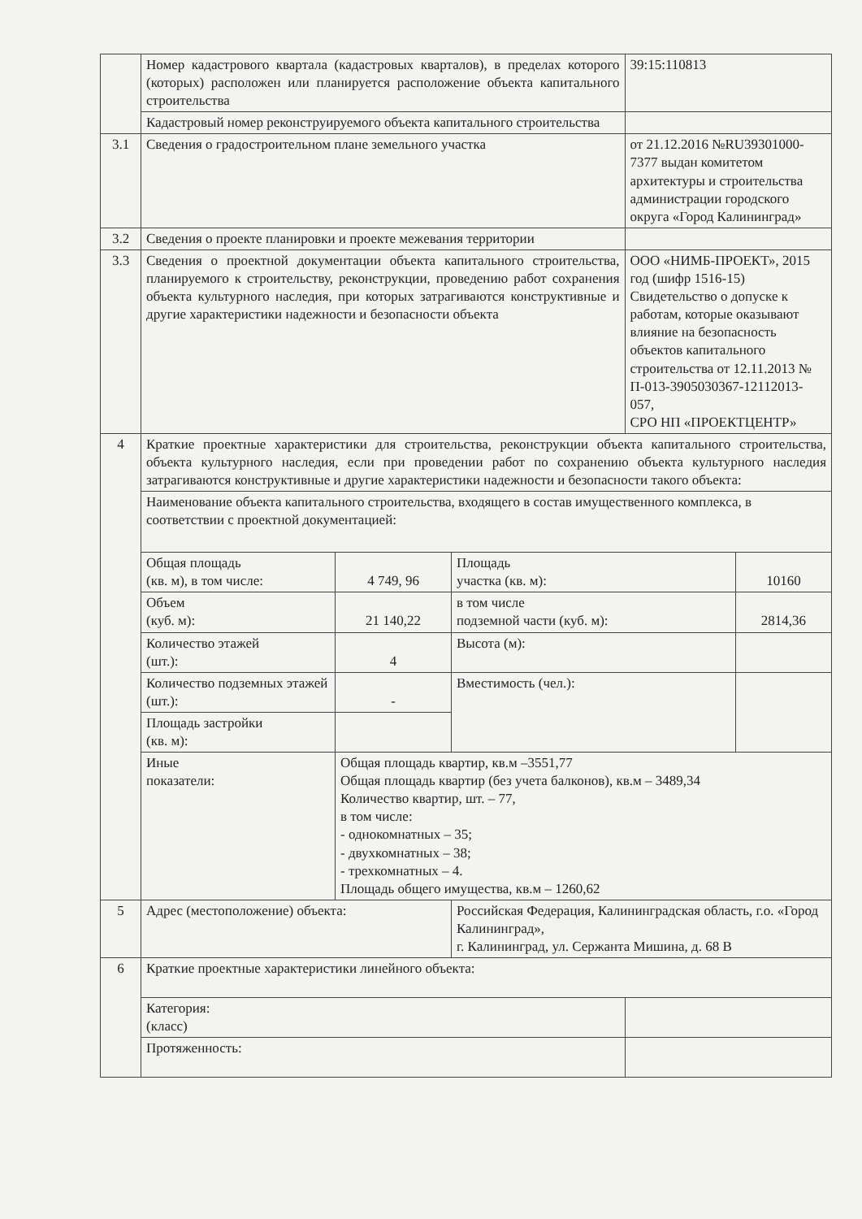| | Номер кадастрового квартала (кадастровых кварталов), в пределах которого (которых) расположен или планируется расположение объекта капитального строительства | | | 39:15:110813 | |
| | Кадастровый номер реконструируемого объекта капитального строительства | | | | |
| 3.1 | Сведения о градостроительном плане земельного участка | | | от 21.12.2016 №RU39301000-7377 выдан комитетом архитектуры и строительства администрации городского округа «Город Калининград» | |
| 3.2 | Сведения о проекте планировки и проекте межевания территории | | | | |
| 3.3 | Сведения о проектной документации объекта капитального строительства, планируемого к строительству, реконструкции, проведению работ сохранения объекта культурного наследия, при которых затрагиваются конструктивные и другие характеристики надежности и безопасности объекта | | | ООО «НИМБ-ПРОЕКТ», 2015 год (шифр 1516-15) Свидетельство о допуске к работам, которые оказывают влияние на безопасность объектов капитального строительства от 12.11.2013 № П-013-3905030367-12112013-057, СРО НП «ПРОЕКТЦЕНТР» | |
| 4 | Краткие проектные характеристики для строительства, реконструкции объекта капитального строительства, объекта культурного наследия, если при проведении работ по сохранению объекта культурного наследия затрагиваются конструктивные и другие характеристики надежности и безопасности такого объекта: | | | | |
| | Наименование объекта капитального строительства, входящего в состав имущественного комплекса, в соответствии с проектной документацией: | | | | |
| | Общая площадь (кв. м), в том числе: | 4 749, 96 | Площадь участка (кв. м): | | 10160 |
| | Объем (куб. м): | 21 140,22 | в том числе подземной части (куб. м): | | 2814,36 |
| | Количество этажей (шт.): | 4 | Высота (м): | | |
| | Количество подземных этажей (шт.): | - | Вместимость (чел.): | | |
| | Площадь застройки (кв. м): | | | | |
| | Иные показатели: | Общая площадь квартир, кв.м –3551,77 Общая площадь квартир (без учета балконов), кв.м – 3489,34 Количество квартир, шт. – 77, в том числе: - однокомнатных – 35; - двухкомнатных – 38; - трехкомнатных – 4. Площадь общего имущества, кв.м – 1260,62 | | | |
| 5 | Адрес (местоположение) объекта: | | Российская Федерация, Калининградская область, г.о. «Город Калининград», г. Калининград, ул. Сержанта Мишина, д. 68 В | | |
| 6 | Краткие проектные характеристики линейного объекта: | | | | |
| | Категория: (класс) | | | | |
| | Протяженность: | | | | |